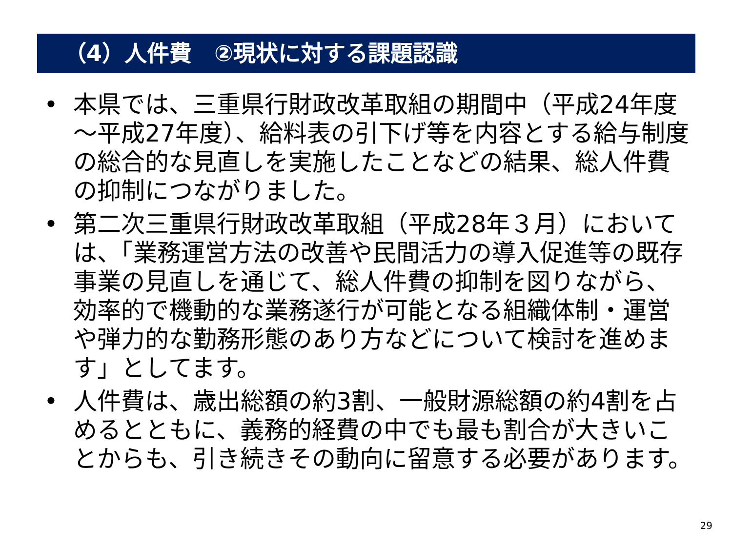（4）人件費　②現状に対する課題認識
• 本県では、三重県行財政改革取組の期間中（平成24年度～平成27年度）、給料表の引下げ等を内容とする給与制度の総合的な見直しを実施したことなどの結果、総人件費の抑制につながりました。
• 第二次三重県行財政改革取組（平成28年３月）においては、「業務運営方法の改善や民間活力の導入促進等の既存事業の見直しを通じて、総人件費の抑制を図りながら、効率的で機動的な業務遂行が可能となる組織体制・運営や弾力的な勤務形態のあり方などについて検討を進めます」としてます。
• 人件費は、歳出総額の約3割、一般財源総額の約4割を占めるとともに、義務的経費の中でも最も割合が大きいことからも、引き続きその動向に留意する必要があります。
29